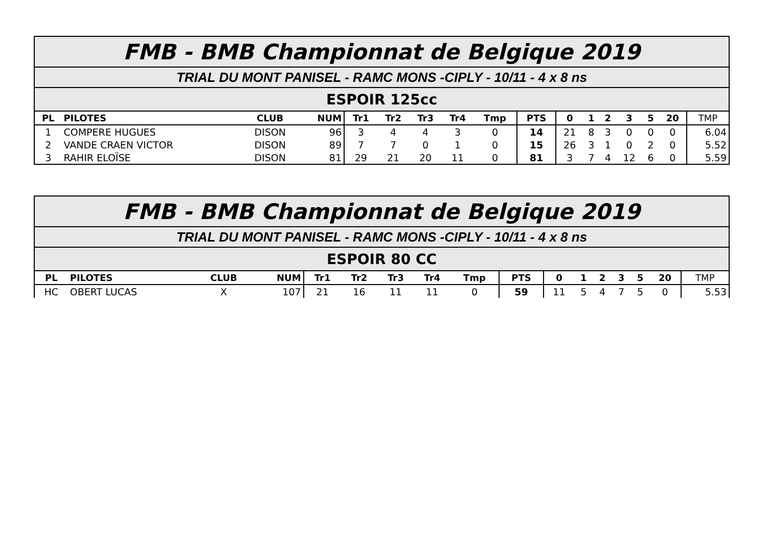| FMB - BMB Championnat de Belgique 2019 | | | | | | | | | | | | | | | | |
| TRIAL DU MONT PANISEL - RAMC MONS -CIPLY - 10/11 - 4 x 8 ns | | | | | | | | | | | | | | | | |
| ESPOIR 125cc | | | | | | | | | | | | | | | | |
| PL | PILOTES | CLUB | NUM | Tr1 | Tr2 | Tr3 | Tr4 | Tmp | PTS | 0 | 1 | 2 | 3 | 5 | 20 | TMP |
| 1 | COMPERE HUGUES | DISON | 96 | 3 | 4 | 4 | 3 | 0 | 14 | 21 | 8 | 3 | 0 | 0 | 0 | 6.04 |
| 2 | VANDE CRAEN VICTOR | DISON | 89 | 7 | 7 | 0 | 1 | 0 | 15 | 26 | 3 | 1 | 0 | 2 | 0 | 5.52 |
| 3 | RAHIR ELOÏSE | DISON | 81 | 29 | 21 | 20 | 11 | 0 | 81 | 3 | 7 | 4 | 12 | 6 | 0 | 5.59 |
| FMB - BMB Championnat de Belgique 2019 | | | | | | | | | | | | | | | | |
| TRIAL DU MONT PANISEL - RAMC MONS -CIPLY - 10/11 - 4 x 8 ns | | | | | | | | | | | | | | | | |
| ESPOIR 80 CC | | | | | | | | | | | | | | | | |
| PL | PILOTES | CLUB | NUM | Tr1 | Tr2 | Tr3 | Tr4 | Tmp | PTS | 0 | 1 | 2 | 3 | 5 | 20 | TMP |
| HC | OBERT LUCAS | X | 107 | 21 | 16 | 11 | 11 | 0 | 59 | 11 | 5 | 4 | 7 | 5 | 0 | 5.53 |